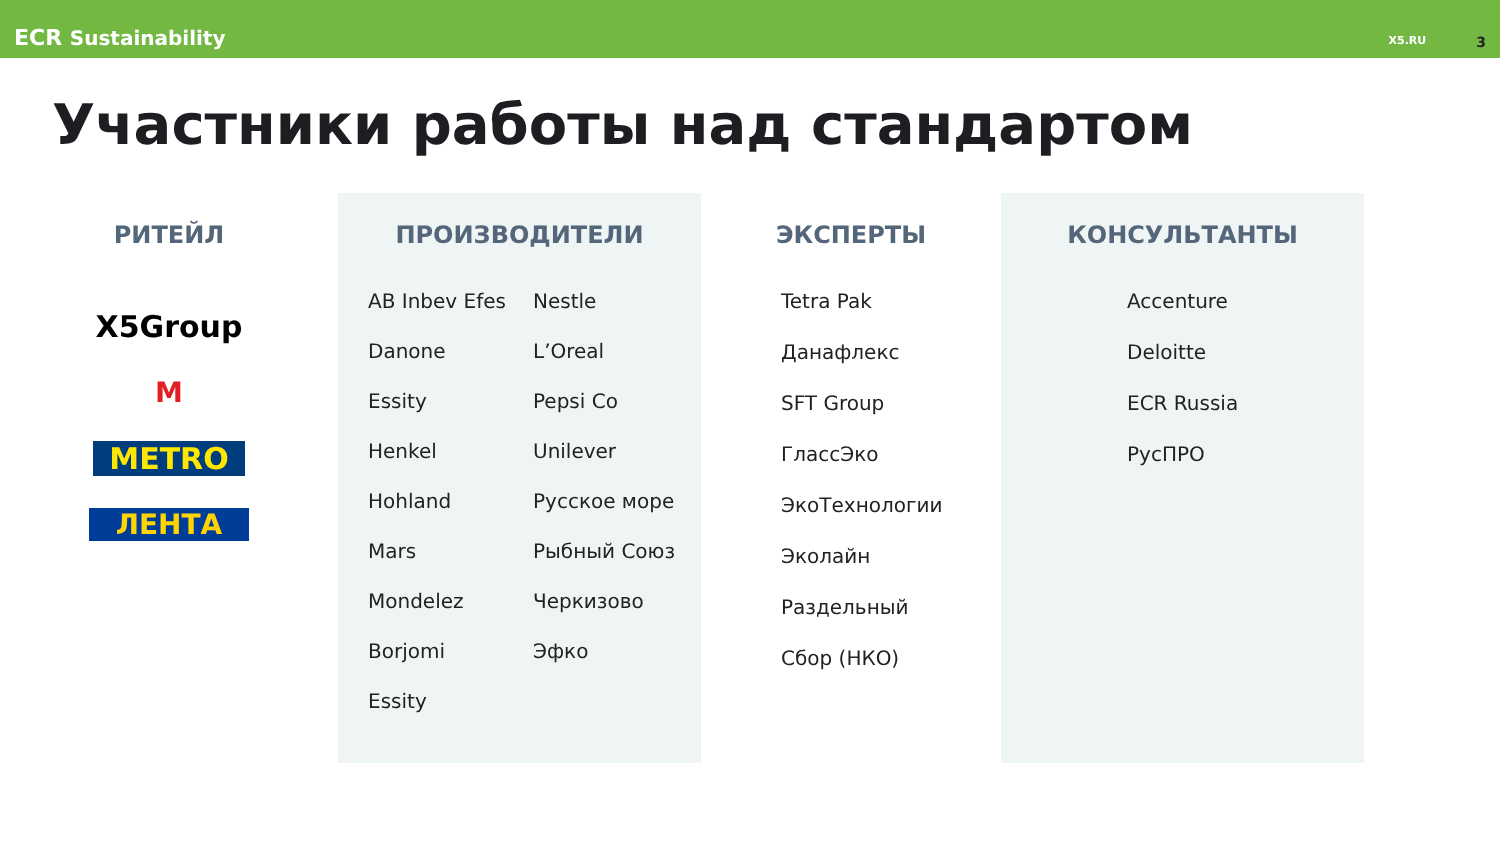ECR Sustainability
X5.RU 3
Участники работы над стандартом
РИТЕЙЛ
X5Group
М
METRO
ЛЕНТА
ПРОИЗВОДИТЕЛИ
AB Inbev Efes
Nestle
Danone
L’Oreal
Essity
Pepsi Co
Henkel
Unilever
Hohland
Русское море
Mars
Рыбный Союз
Mondelez
Черкизово
Borjomi
Эфко
Essity
ЭКСПЕРТЫ
Tetra Pak
Данафлекс
SFT Group
ГлассЭко
ЭкоТехнологии
Эколайн
Раздельный
Сбор (НКО)
КОНСУЛЬТАНТЫ
Accenture
Deloitte
ECR Russia
РусПРО